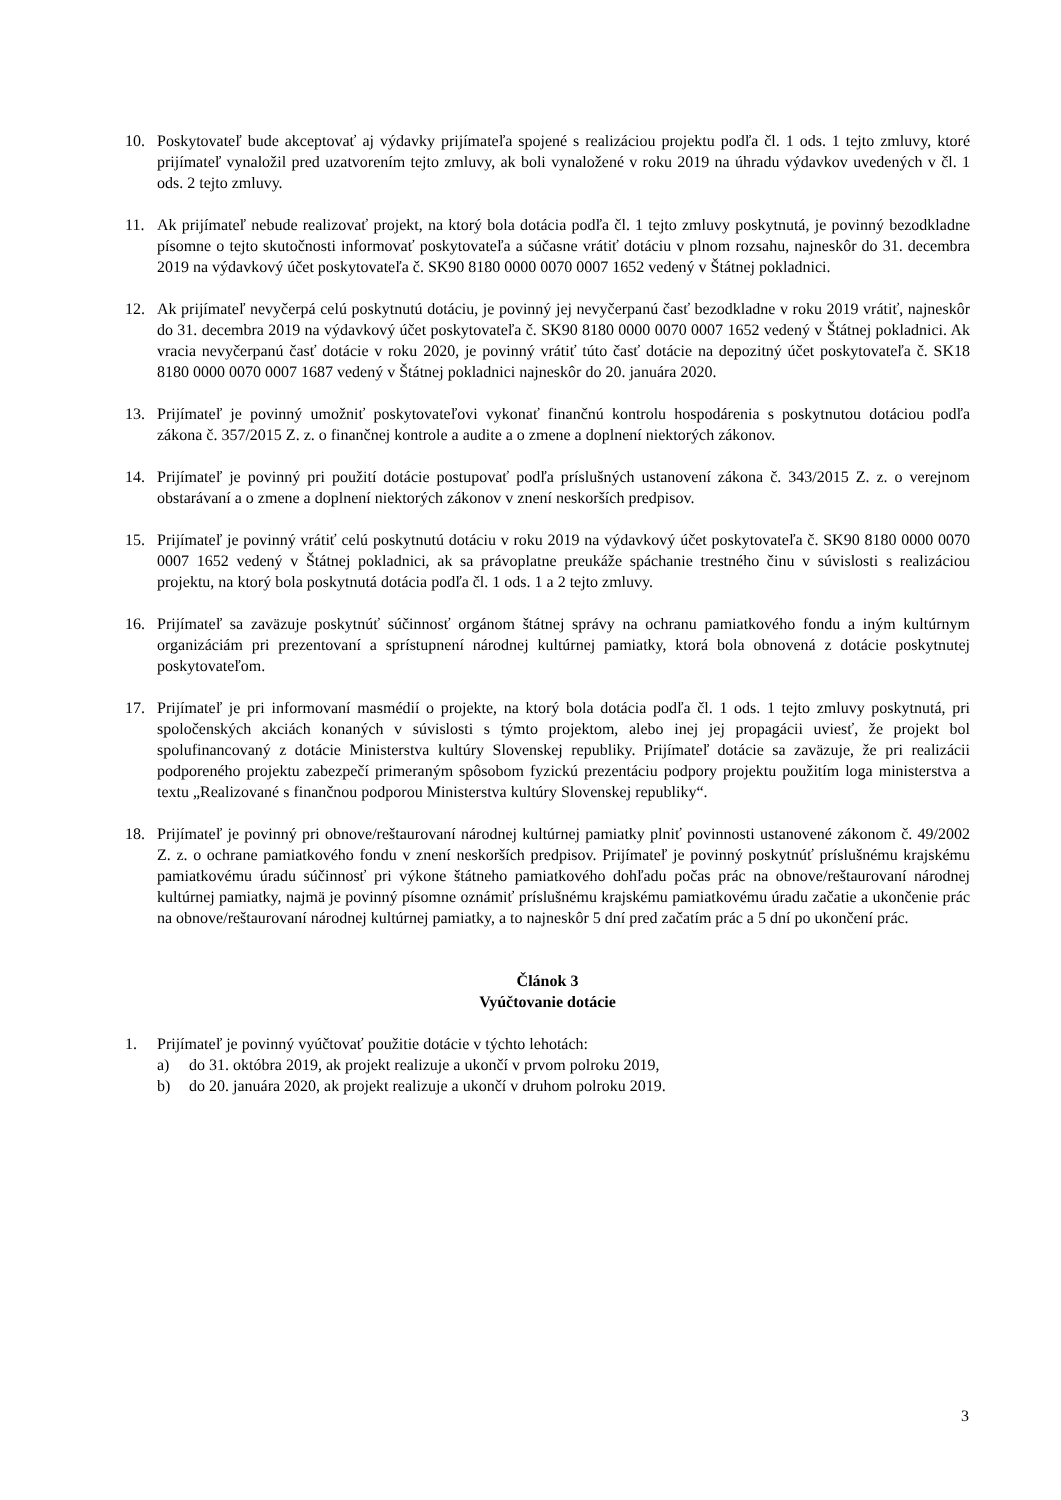10. Poskytovateľ bude akceptovať aj výdavky prijímateľa spojené s realizáciou projektu podľa čl. 1 ods. 1 tejto zmluvy, ktoré prijímateľ vynaložil pred uzatvorením tejto zmluvy, ak boli vynaložené v roku 2019 na úhradu výdavkov uvedených v čl. 1 ods. 2 tejto zmluvy.
11. Ak prijímateľ nebude realizovať projekt, na ktorý bola dotácia podľa čl. 1 tejto zmluvy poskytnutá, je povinný bezodkladne písomne o tejto skutočnosti informovať poskytovateľa a súčasne vrátiť dotáciu v plnom rozsahu, najneskôr do 31. decembra 2019 na výdavkový účet poskytovateľa č. SK90 8180 0000 0070 0007 1652 vedený v Štátnej pokladnici.
12. Ak prijímateľ nevyčerpá celú poskytnutú dotáciu, je povinný jej nevyčerpanú časť bezodkladne v roku 2019 vrátiť, najneskôr do 31. decembra 2019 na výdavkový účet poskytovateľa č. SK90 8180 0000 0070 0007 1652 vedený v Štátnej pokladnici. Ak vracia nevyčerpanú časť dotácie v roku 2020, je povinný vrátiť túto časť dotácie na depozitný účet poskytovateľa č. SK18 8180 0000 0070 0007 1687 vedený v Štátnej pokladnici najneskôr do 20. januára 2020.
13. Prijímateľ je povinný umožniť poskytovateľovi vykonať finančnú kontrolu hospodárenia s poskytnutou dotáciou podľa zákona č. 357/2015 Z. z. o finančnej kontrole a audite a o zmene a doplnení niektorých zákonov.
14. Prijímateľ je povinný pri použití dotácie postupovať podľa príslušných ustanovení zákona č. 343/2015 Z. z. o verejnom obstarávaní a o zmene a doplnení niektorých zákonov v znení neskorších predpisov.
15. Prijímateľ je povinný vrátiť celú poskytnutú dotáciu v roku 2019 na výdavkový účet poskytovateľa č. SK90 8180 0000 0070 0007 1652 vedený v Štátnej pokladnici, ak sa právoplatne preukáže spáchanie trestného činu v súvislosti s realizáciou projektu, na ktorý bola poskytnutá dotácia podľa čl. 1 ods. 1 a 2 tejto zmluvy.
16. Prijímateľ sa zaväzuje poskytnúť súčinnosť orgánom štátnej správy na ochranu pamiatkového fondu a iným kultúrnym organizáciám pri prezentovaní a sprístupnení národnej kultúrnej pamiatky, ktorá bola obnovená z dotácie poskytnutej poskytovateľom.
17. Prijímateľ je pri informovaní masmédií o projekte, na ktorý bola dotácia podľa čl. 1 ods. 1 tejto zmluvy poskytnutá, pri spoločenských akciách konaných v súvislosti s týmto projektom, alebo inej jej propagácii uviesť, že projekt bol spolufinancovaný z dotácie Ministerstva kultúry Slovenskej republiky. Prijímateľ dotácie sa zaväzuje, že pri realizácii podporeného projektu zabezpečí primeraným spôsobom fyzickú prezentáciu podpory projektu použitím loga ministerstva a textu „Realizované s finančnou podporou Ministerstva kultúry Slovenskej republiky“.
18. Prijímateľ je povinný pri obnove/reštaurovaní národnej kultúrnej pamiatky plniť povinnosti ustanovené zákonom č. 49/2002 Z. z. o ochrane pamiatkového fondu v znení neskorších predpisov. Prijímateľ je povinný poskytnúť príslušnému krajskému pamiatkovému úradu súčinnosť pri výkone štátneho pamiatkového dohľadu počas prác na obnove/reštaurovaní národnej kultúrnej pamiatky, najmä je povinný písomne oznámiť príslušnému krajskému pamiatkovému úradu začatie a ukončenie prác na obnove/reštaurovaní národnej kultúrnej pamiatky, a to najneskôr 5 dní pred začatím prác a 5 dní po ukončení prác.
Článok 3
Vyúčtovanie dotácie
1. Prijímateľ je povinný vyúčtovať použitie dotácie v týchto lehotách:
a) do 31. októbra 2019, ak projekt realizuje a ukončí v prvom polroku 2019,
b) do 20. januára 2020, ak projekt realizuje a ukončí v druhom polroku 2019.
3